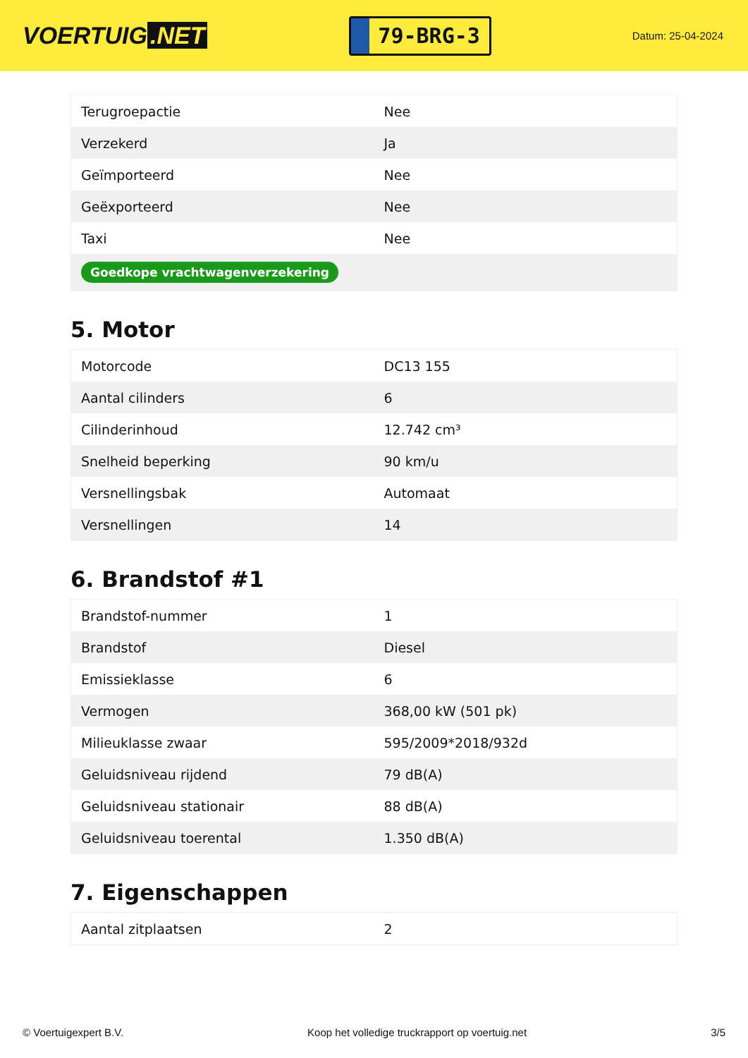VOERTUIG.NET
79-BRG-3
Datum: 25-04-2024
| Terugroepactie | Nee |
| Verzekerd | Ja |
| Geïmporteerd | Nee |
| Geëxporteerd | Nee |
| Taxi | Nee |
| Goedkope vrachtwagenverzekering | |
5. Motor
| Motorcode | DC13 155 |
| Aantal cilinders | 6 |
| Cilinderinhoud | 12.742 cm³ |
| Snelheid beperking | 90 km/u |
| Versnellingsbak | Automaat |
| Versnellingen | 14 |
6. Brandstof #1
| Brandstof-nummer | 1 |
| Brandstof | Diesel |
| Emissieklasse | 6 |
| Vermogen | 368,00 kW (501 pk) |
| Milieuklasse zwaar | 595/2009*2018/932d |
| Geluidsniveau rijdend | 79 dB(A) |
| Geluidsniveau stationair | 88 dB(A) |
| Geluidsniveau toerental | 1.350 dB(A) |
7. Eigenschappen
| Aantal zitplaatsen | 2 |
© Voertuigexpert B.V. Koop het volledige truckrapport op voertuig.net 3/5